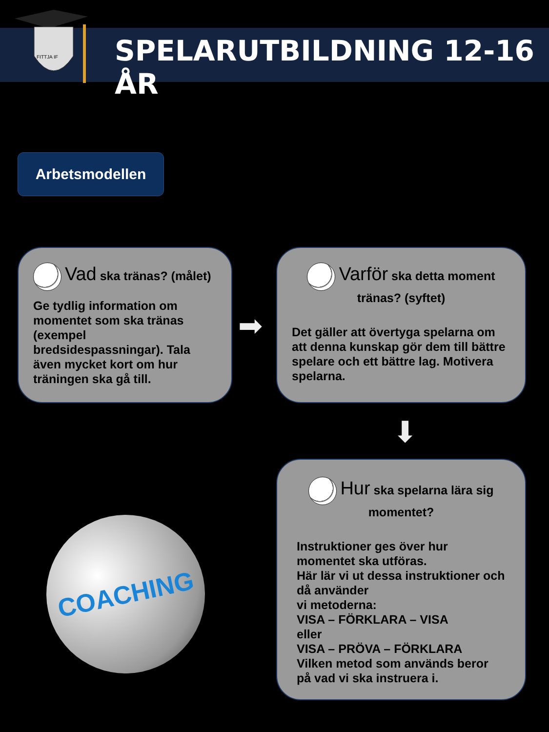FITTJA IF
SPELARUTBILDNING 12-16 ÅR
Arbetsmodellen
Vad ska tränas? (målet)
Ge tydlig information om momentet som ska tränas (exempel bredsidespassningar). Tala även mycket kort om hur träningen ska gå till.
➡
Varför ska detta moment
tränas? (syftet)
Det gäller att övertyga spelarna om att denna kunskap gör dem till bättre spelare och ett bättre lag. Motivera spelarna.
⬇
Hur ska spelarna lära sig
momentet?
Instruktioner ges över hur momentet ska utföras.
Här lär vi ut dessa instruktioner och då använder
vi metoderna:
VISA – FÖRKLARA – VISA
eller
VISA – PRÖVA – FÖRKLARA
Vilken metod som används beror på vad vi ska instruera i.
COACHING